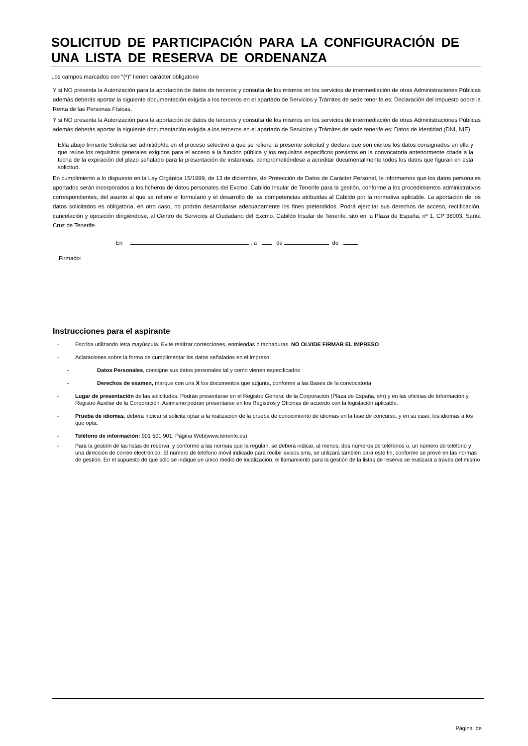SOLICITUD DE PARTICIPACIÓN PARA LA CONFIGURACIÓN DE UNA LISTA DE RESERVA DE ORDENANZA
Los campos marcados con "(*)" tienen carácter obligatorio
Y si NO presenta la Autorización para la aportación de datos de terceros y consulta de los mismos en los servicios de intermediación de otras Administraciones Públicas además deberás aportar la siguiente documentación exigida a los terceros en el apartado de Servicios y Trámites de sede tenerife.es: Declaración del Impuesto sobre la Renta de las Personas Físicas.
Y si NO presenta la Autorización para la aportación de datos de terceros y consulta de los mismos en los servicios de intermediación de otras Administraciones Públicas además deberás aportar la siguiente documentación exigida a los terceros en el apartado de Servicios y Trámites de sede tenerife.es: Datos de Identidad (DNI, NIE)
El/la abajo firmante Solicita ser admitido/da en el proceso selectivo a que se refiere la presente solicitud y declara que son ciertos los datos consignados en ella y que reúne los requisitos generales exigidos para el acceso a la función pública y los requisitos específicos previstos en la convocatoria anteriormente citada a la fecha de la expiración del plazo señalado para la presentación de instancias, comprometiéndose a acreditar documentalmente todos los datos que figuran en esta solicitud.
En cumplimiento a lo dispuesto en la Ley Orgánica 15/1999, de 13 de diciembre, de Protección de Datos de Carácter Personal, le informamos que los datos personales aportados serán incorporados a los ficheros de datos personales del Excmo. Cabildo Insular de Tenerife para la gestión, conforme a los procedimientos administrativos correspondientes, del asunto al que se refiere el formulario y el desarrollo de las competencias atribuidas al Cabildo por la normativa aplicable. La aportación de los datos solicitados es obligatoria, en otro caso, no podrán desarrollarse adecuadamente los fines pretendidos. Podrá ejercitar sus derechos de acceso, rectificación, cancelación y oposición dirigiéndose, al Centro de Servicios al Ciudadano del Excmo. Cabildo Insular de Tenerife, sito en la Plaza de España, nº 1, CP 38003, Santa Cruz de Tenerife.
En , a de de
Firmado:
Instrucciones para el aspirante
- Escriba utilizando letra mayúscula. Evite realizar correcciones, enmiendas o tachaduras. NO OLVIDE FIRMAR EL IMPRESO
- Aclaraciones sobre la forma de cumplimentar los datos señalados en el impreso:
- Datos Personales, consigne sus datos personales tal y como vienen especificados
- Derechos de examen, marque con una X los documentos que adjunta, conforme a las Bases de la convocatoria
- Lugar de presentación de las solicitudes. Podrán presentarse en el Registro General de la Corporación (Plaza de España, s/n) y en las oficinas de Información y Registro Auxiliar de la Corporación. Asimismo podrán presentarse en los Registros y Oficinas de acuerdo con la legislación aplicable.
- Prueba de idiomas, deberá indicar sí solicita optar a la realización de la prueba de conocimiento de idiomas en la fase de concurso, y en su caso, los idiomas a los que opta.
- Teléfono de información: 901 501 901. Página Web(www.tenerife.es)
- Para la gestión de las listas de reserva, y conforme a las normas que la regulan, se deberá indicar, al menos, dos números de teléfonos o, un número de teléfono y una dirección de correo electrónico. El número de teléfono móvil indicado para recibir avisos sms, se utilizará también para este fin, conforme se prevé en las normas de gestión. En el supuesto de que sólo se indique un único medio de localización, el llamamiento para la gestión de la listas de reserva se realizará a través del mismo
Página de